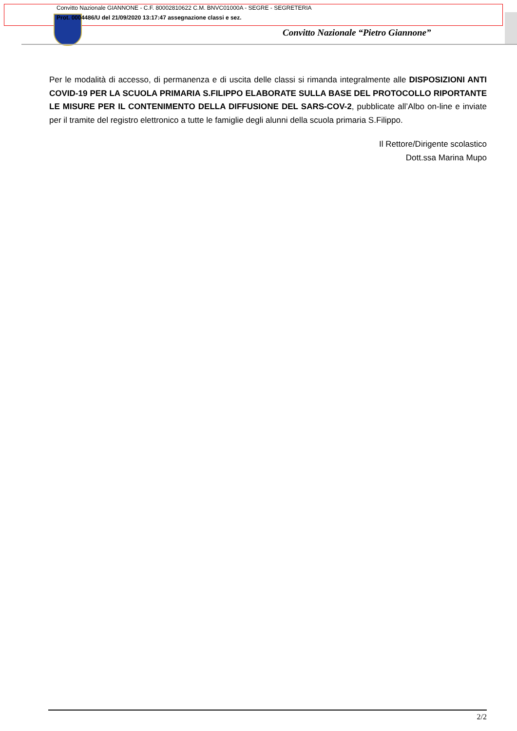Convitto Nazionale GIANNONE - C.F. 80002810622 C.M. BNVC01000A - SEGRE - SEGRETERIA
Prot. 0004486/U del 21/09/2020 13:17:47 assegnazione classi e sez.
Convitto Nazionale “Pietro Giannone”
Per le modalità di accesso, di permanenza e di uscita delle classi si rimanda integralmente alle DISPOSIZIONI ANTI COVID-19 PER LA SCUOLA PRIMARIA S.FILIPPO ELABORATE SULLA BASE DEL PROTOCOLLO RIPORTANTE LE MISURE PER IL CONTENIMENTO DELLA DIFFUSIONE DEL SARS-COV-2, pubblicate all’Albo on-line e inviate per il tramite del registro elettronico a tutte le famiglie degli alunni della scuola primaria S.Filippo.
Il Rettore/Dirigente scolastico
Dott.ssa Marina Mupo
2/2